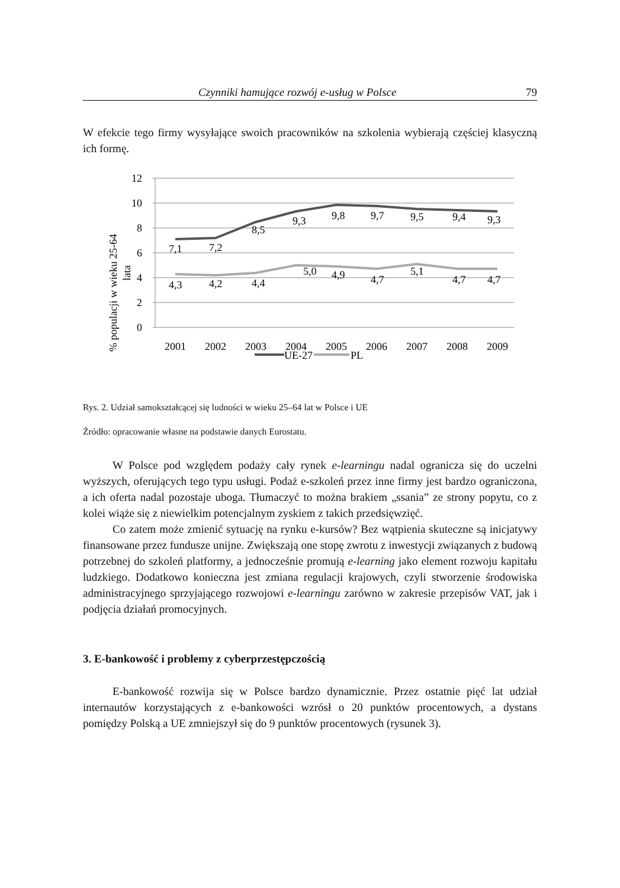Czynniki hamujące rozwój e-usług w Polsce 79
W efekcie tego firmy wysyłające swoich pracowników na szkolenia wybierają częściej klasyczną ich formę.
12
10
8
6
4
2
0
% populacji w wieku 25-64
lata
7,1
7,2
8,5
9,3
9,8
9,7
9,5
9,4
9,3
4,3
4,2
4,4
5,0
4,9
4,7
5,1
4,7
4,7
2001
2002
2003
2004
2005
2006
2007
2008
2009
UE-27
PL
Rys. 2. Udział samokształcącej się ludności w wieku 25–64 lat w Polsce i UE
Źródło: opracowanie własne na podstawie danych Eurostatu.
W Polsce pod względem podaży cały rynek e-learningu nadal ogranicza się do uczelni wyższych, oferujących tego typu usługi. Podaż e-szkoleń przez inne firmy jest bardzo ograniczona, a ich oferta nadal pozostaje uboga. Tłumaczyć to można brakiem „ssania” ze strony popytu, co z kolei wiąże się z niewielkim potencjalnym zyskiem z takich przedsięwzięć.
Co zatem może zmienić sytuację na rynku e-kursów? Bez wątpienia skuteczne są inicjatywy finansowane przez fundusze unijne. Zwiększają one stopę zwrotu z inwestycji związanych z budową potrzebnej do szkoleń platformy, a jednocześnie promują e-learning jako element rozwoju kapitału ludzkiego. Dodatkowo konieczna jest zmiana regulacji krajowych, czyli stworzenie środowiska administracyjnego sprzyjającego rozwojowi e-learningu zarówno w zakresie przepisów VAT, jak i podjęcia działań promocyjnych.
3. E-bankowość i problemy z cyberprzestępczością
E-bankowość rozwija się w Polsce bardzo dynamicznie. Przez ostatnie pięć lat udział internautów korzystających z e-bankowości wzrósł o 20 punktów procentowych, a dystans pomiędzy Polską a UE zmniejszył się do 9 punktów procentowych (rysunek 3).